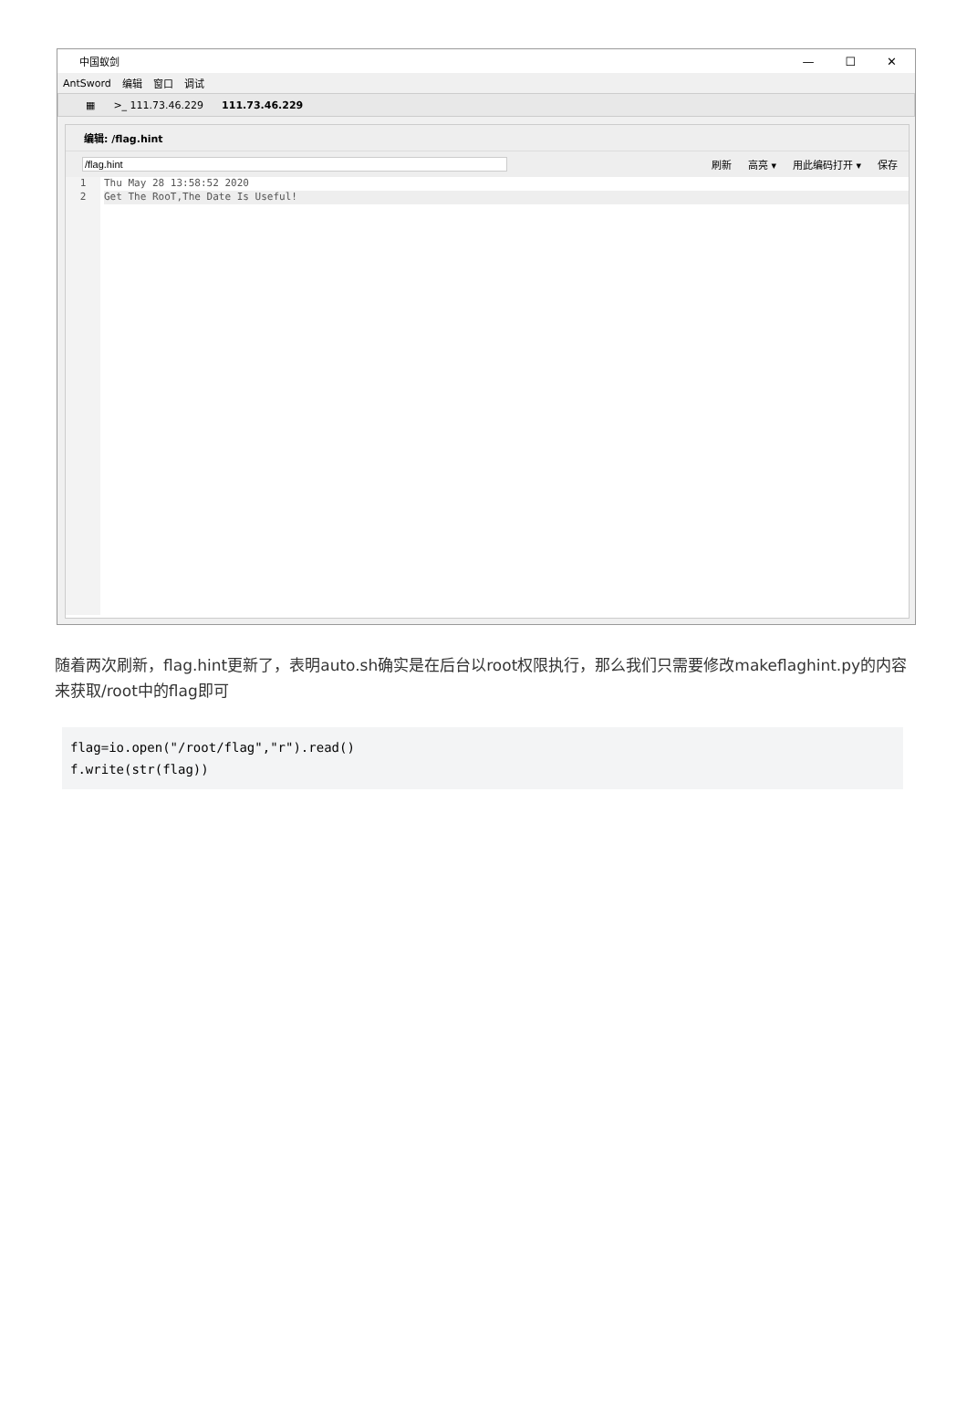中国蚁剑 — ☐ ✕
AntSword 编辑 窗口 调试
▦ >_ 111.73.46.229 111.73.46.229
编辑: /flag.hint
刷新 高亮 ▾ 用此编码打开 ▾ 保存
1
2
Thu May 28 13:58:52 2020
Get The RooT,The Date Is Useful!
随着两次刷新，flag.hint更新了，表明auto.sh确实是在后台以root权限执行，那么我们只需要修改makeflaghint.py的内容来获取/root中的flag即可
flag=io.open("/root/flag","r").read()
f.write(str(flag))